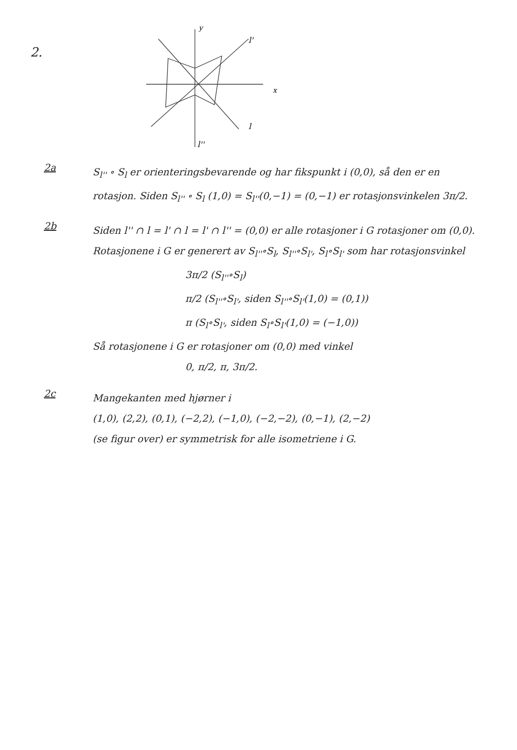2.
y
x
l'
l
l''
2a
S<sub>l''</sub> ∘ S<sub>l</sub> er orienteringsbevarende og har fikspunkt i (0,0), så den er en rotasjon. Siden S<sub>l''</sub> ∘ S<sub>l</sub> (1,0) = S<sub>l''</sub>(0,−1) = (0,−1) er rotasjonsvinkelen 3π/2.
2b
Siden l'' ∩ l = l' ∩ l = l' ∩ l'' = (0,0) er alle rotasjoner i G rotasjoner om (0,0). Rotasjonene i G er generert av S<sub>l''</sub>∘S<sub>l</sub>, S<sub>l''</sub>∘S<sub>l'</sub>, S<sub>l</sub>∘S<sub>l'</sub> som har rotasjonsvinkel
3π/2 (S<sub>l''</sub>∘S<sub>l</sub>)
π/2 (S<sub>l''</sub>∘S<sub>l'</sub>, siden S<sub>l''</sub>∘S<sub>l'</sub>(1,0) = (0,1))
π (S<sub>l</sub>∘S<sub>l'</sub>, siden S<sub>l</sub>∘S<sub>l'</sub>(1,0) = (−1,0))
Så rotasjonene i G er rotasjoner om (0,0) med vinkel
0, π/2, π, 3π/2.
2c
Mangekanten med hjørner i
(1,0), (2,2), (0,1), (−2,2), (−1,0), (−2,−2), (0,−1), (2,−2)
(se figur over) er symmetrisk for alle isometriene i G.